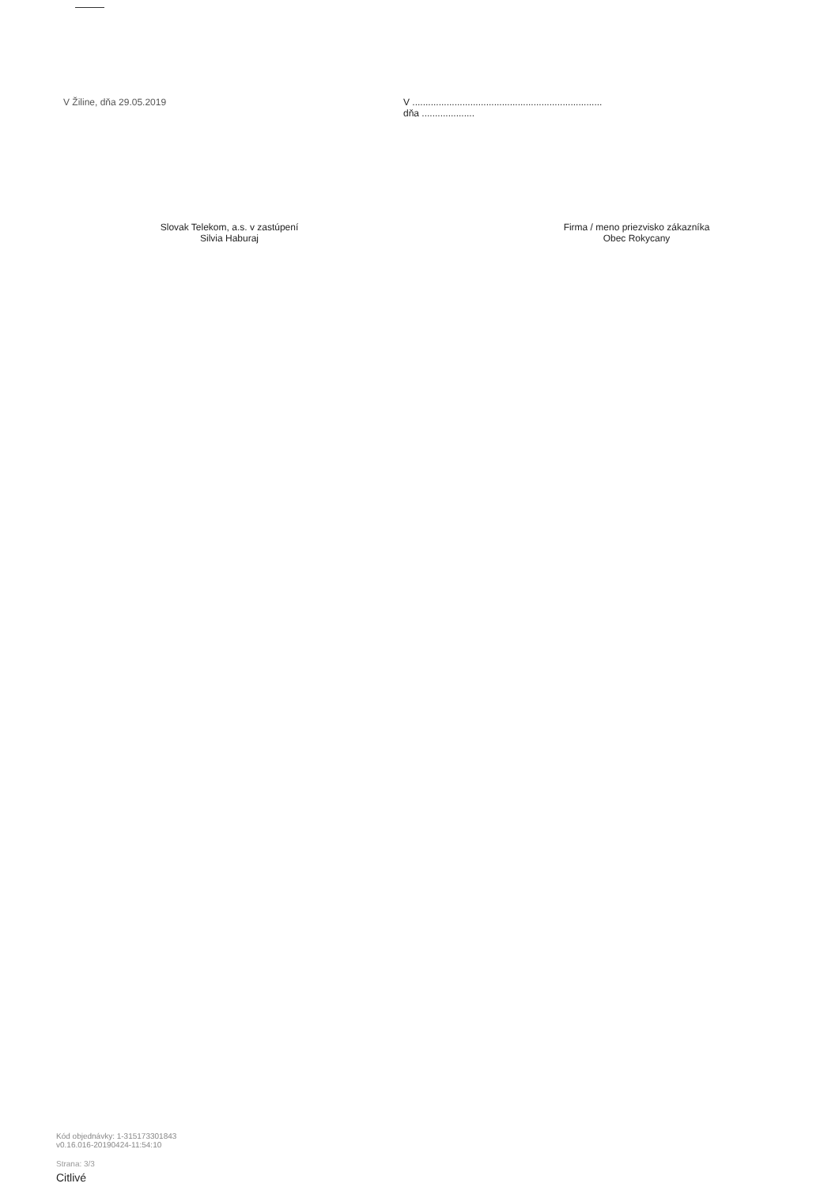V Žiline, dňa 29.05.2019 V ........................................................................
dňa ....................
Slovak Telekom, a.s. v zastúpení
Silvia Haburaj
Firma / meno priezvisko zákazníka
Obec Rokycany
Kód objednávky: 1-315173301843
v0.16.016-20190424-11:54:10
Strana: 3/3
Citlivé